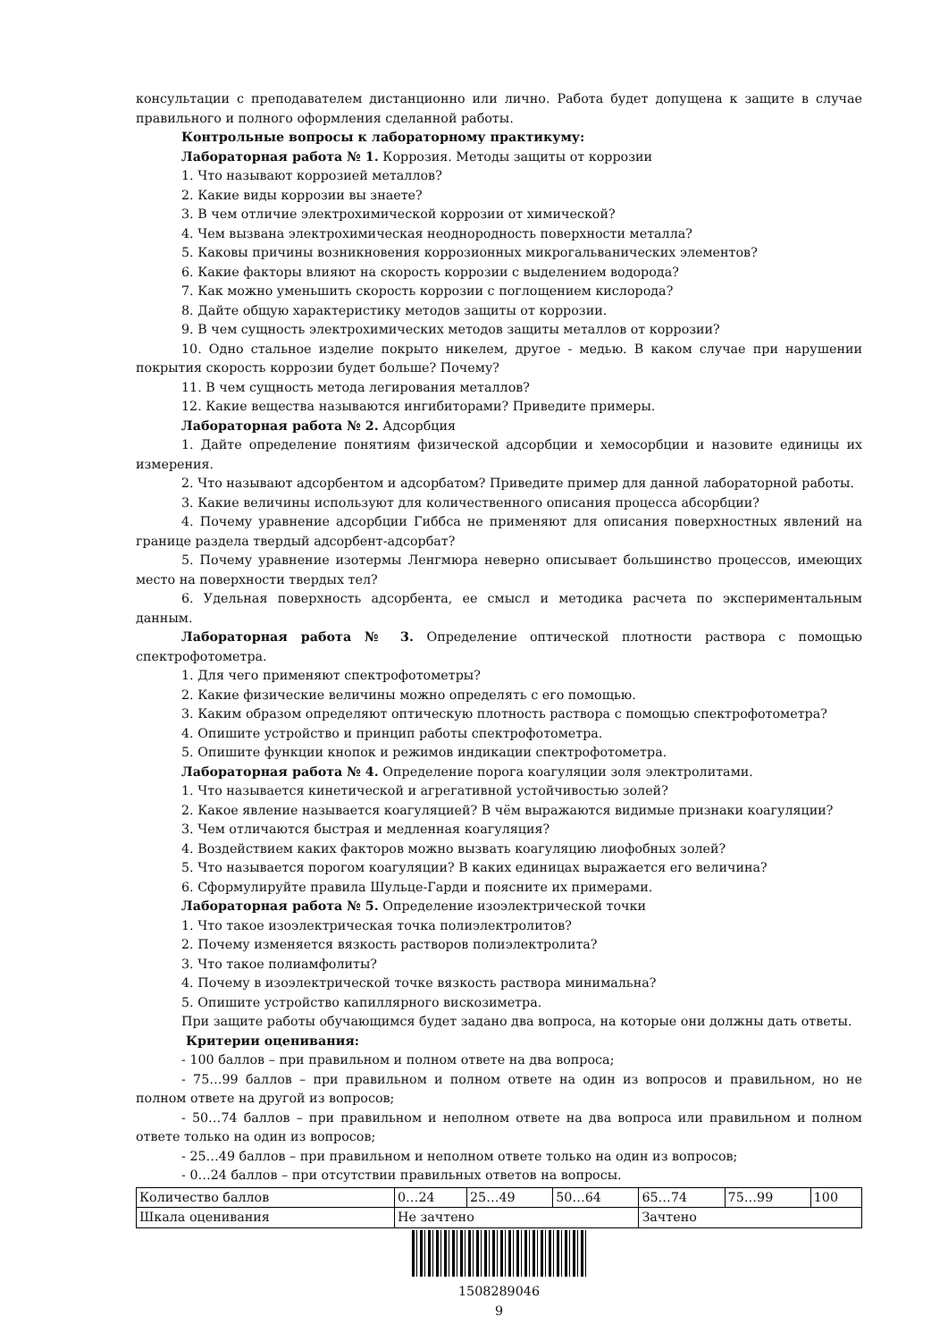консультации с преподавателем дистанционно или лично. Работа будет допущена к защите в случае правильного и полного оформления сделанной работы.
Контрольные вопросы к лабораторному практикуму:
Лабораторная работа № 1. Коррозия. Методы защиты от коррозии
1. Что называют коррозией металлов?
2. Какие виды коррозии вы знаете?
3. В чем отличие электрохимической коррозии от химической?
4. Чем вызвана электрохимическая неоднородность поверхности металла?
5. Каковы причины возникновения коррозионных микрогальванических элементов?
6. Какие факторы влияют на скорость коррозии с выделением водорода?
7. Как можно уменьшить скорость коррозии с поглощением кислорода?
8. Дайте общую характеристику методов защиты от коррозии.
9. В чем сущность электрохимических методов защиты металлов от коррозии?
10. Одно стальное изделие покрыто никелем, другое - медью. В каком случае при нарушении покрытия скорость коррозии будет больше? Почему?
11. В чем сущность метода легирования металлов?
12. Какие вещества называются ингибиторами? Приведите примеры.
Лабораторная работа № 2. Адсорбция
1. Дайте определение понятиям физической адсорбции и хемосорбции и назовите единицы их измерения.
2. Что называют адсорбентом и адсорбатом? Приведите пример для данной лабораторной работы.
3. Какие величины используют для количественного описания процесса абсорбции?
4. Почему уравнение адсорбции Гиббса не применяют для описания поверхностных явлений на границе раздела твердый адсорбент-адсорбат?
5. Почему уравнение изотермы Ленгмюра неверно описывает большинство процессов, имеющих место на поверхности твердых тел?
6. Удельная поверхность адсорбента, ее смысл и методика расчета по экспериментальным данным.
Лабораторная работа № 3. Определение оптической плотности раствора с помощью спектрофотометра.
1. Для чего применяют спектрофотометры?
2. Какие физические величины можно определять с его помощью.
3. Каким образом определяют оптическую плотность раствора с помощью спектрофотометра?
4. Опишите устройство и принцип работы спектрофотометра.
5. Опишите функции кнопок и режимов индикации спектрофотометра.
Лабораторная работа № 4. Определение порога коагуляции золя электролитами.
1. Что называется кинетической и агрегативной устойчивостью золей?
2. Какое явление называется коагуляцией? В чём выражаются видимые признаки коагуляции?
3. Чем отличаются быстрая и медленная коагуляция?
4. Воздействием каких факторов можно вызвать коагуляцию лиофобных золей?
5. Что называется порогом коагуляции? В каких единицах выражается его величина?
6. Сформулируйте правила Шульце-Гарди и поясните их примерами.
Лабораторная работа № 5. Определение изоэлектрической точки
1. Что такое изоэлектрическая точка полиэлектролитов?
2. Почему изменяется вязкость растворов полиэлектролита?
3. Что такое полиамфолиты?
4. Почему в изоэлектрической точке вязкость раствора минимальна?
5. Опишите устройство капиллярного вискозиметра.
При защите работы обучающимся будет задано два вопроса, на которые они должны дать ответы.
Критерии оценивания:
- 100 баллов – при правильном и полном ответе на два вопроса;
- 75…99 баллов – при правильном и полном ответе на один из вопросов и правильном, но не полном ответе на другой из вопросов;
- 50…74 баллов – при правильном и неполном ответе на два вопроса или правильном и полном ответе только на один из вопросов;
- 25…49 баллов – при правильном и неполном ответе только на один из вопросов;
- 0…24 баллов – при отсутствии правильных ответов на вопросы.
| Количество баллов | 0…24 | 25…49 | 50…64 | 65…74 | 75…99 | 100 |
| Шкала оценивания | Не зачтено | | | Зачтено | | |
1508289046
9